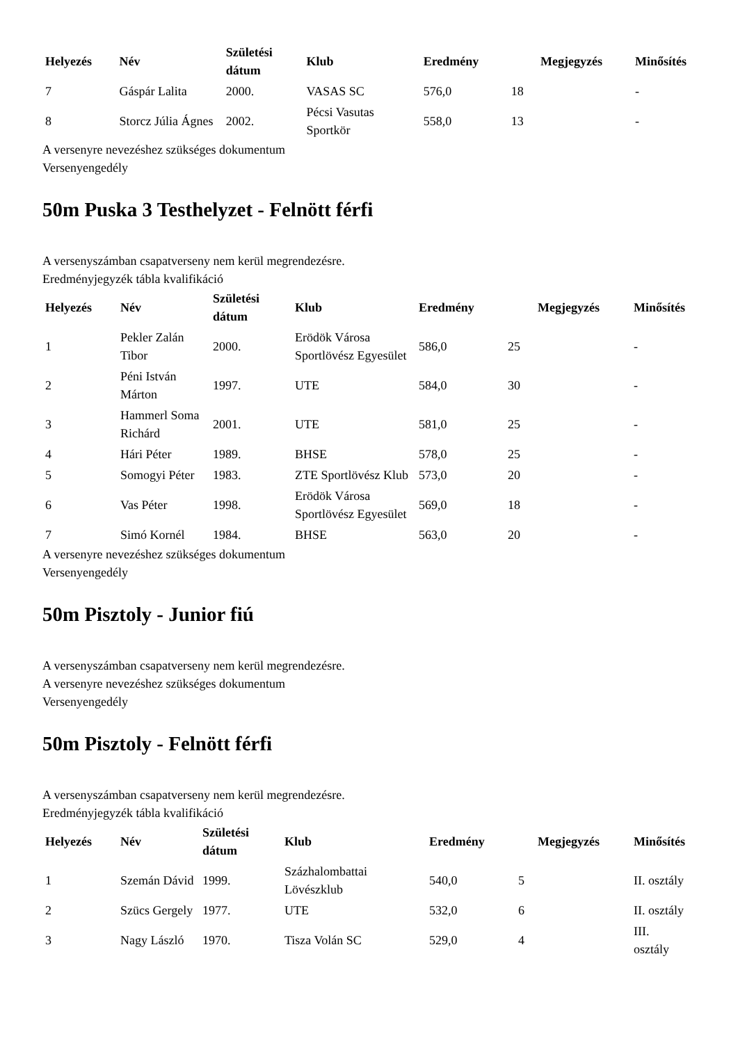| Helyezés | Név | Születési dátum | Klub | Eredmény | | Megjegyzés | Minősítés |
| --- | --- | --- | --- | --- | --- | --- | --- |
| 7 | Gáspár Lalita | 2000. | VASAS SC | 576,0 | 18 | | - |
| 8 | Storcz Júlia Ágnes | 2002. | Pécsi Vasutas Sportkör | 558,0 | 13 | | - |
A versenyre nevezéshez szükséges dokumentum
Versenyengedély
50m Puska 3 Testhelyzet - Felnött férfi
A versenyszámban csapatverseny nem kerül megrendezésre.
Eredményjegyzék tábla kvalifikáció
| Helyezés | Név | Születési dátum | Klub | Eredmény | | Megjegyzés | Minősítés |
| --- | --- | --- | --- | --- | --- | --- | --- |
| 1 | Pekler Zalán Tibor | 2000. | Erödök Városa Sportlövész Egyesület | 586,0 | 25 | | - |
| 2 | Péni István Márton | 1997. | UTE | 584,0 | 30 | | - |
| 3 | Hammerl Soma Richárd | 2001. | UTE | 581,0 | 25 | | - |
| 4 | Hári Péter | 1989. | BHSE | 578,0 | 25 | | - |
| 5 | Somogyi Péter | 1983. | ZTE Sportlövész Klub | 573,0 | 20 | | - |
| 6 | Vas Péter | 1998. | Erödök Városa Sportlövész Egyesület | 569,0 | 18 | | - |
| 7 | Simó Kornél | 1984. | BHSE | 563,0 | 20 | | - |
A versenyre nevezéshez szükséges dokumentum
Versenyengedély
50m Pisztoly - Junior fiú
A versenyszámban csapatverseny nem kerül megrendezésre.
A versenyre nevezéshez szükséges dokumentum
Versenyengedély
50m Pisztoly - Felnött férfi
A versenyszámban csapatverseny nem kerül megrendezésre.
Eredményjegyzék tábla kvalifikáció
| Helyezés | Név | Születési dátum | Klub | Eredmény | | Megjegyzés | Minősítés |
| --- | --- | --- | --- | --- | --- | --- | --- |
| 1 | Szemán Dávid | 1999. | Százhalombattai Lövészklub | 540,0 | 5 | | II. osztály |
| 2 | Szücs Gergely | 1977. | UTE | 532,0 | 6 | | II. osztály |
| 3 | Nagy László | 1970. | Tisza Volán SC | 529,0 | 4 | | III. osztály |